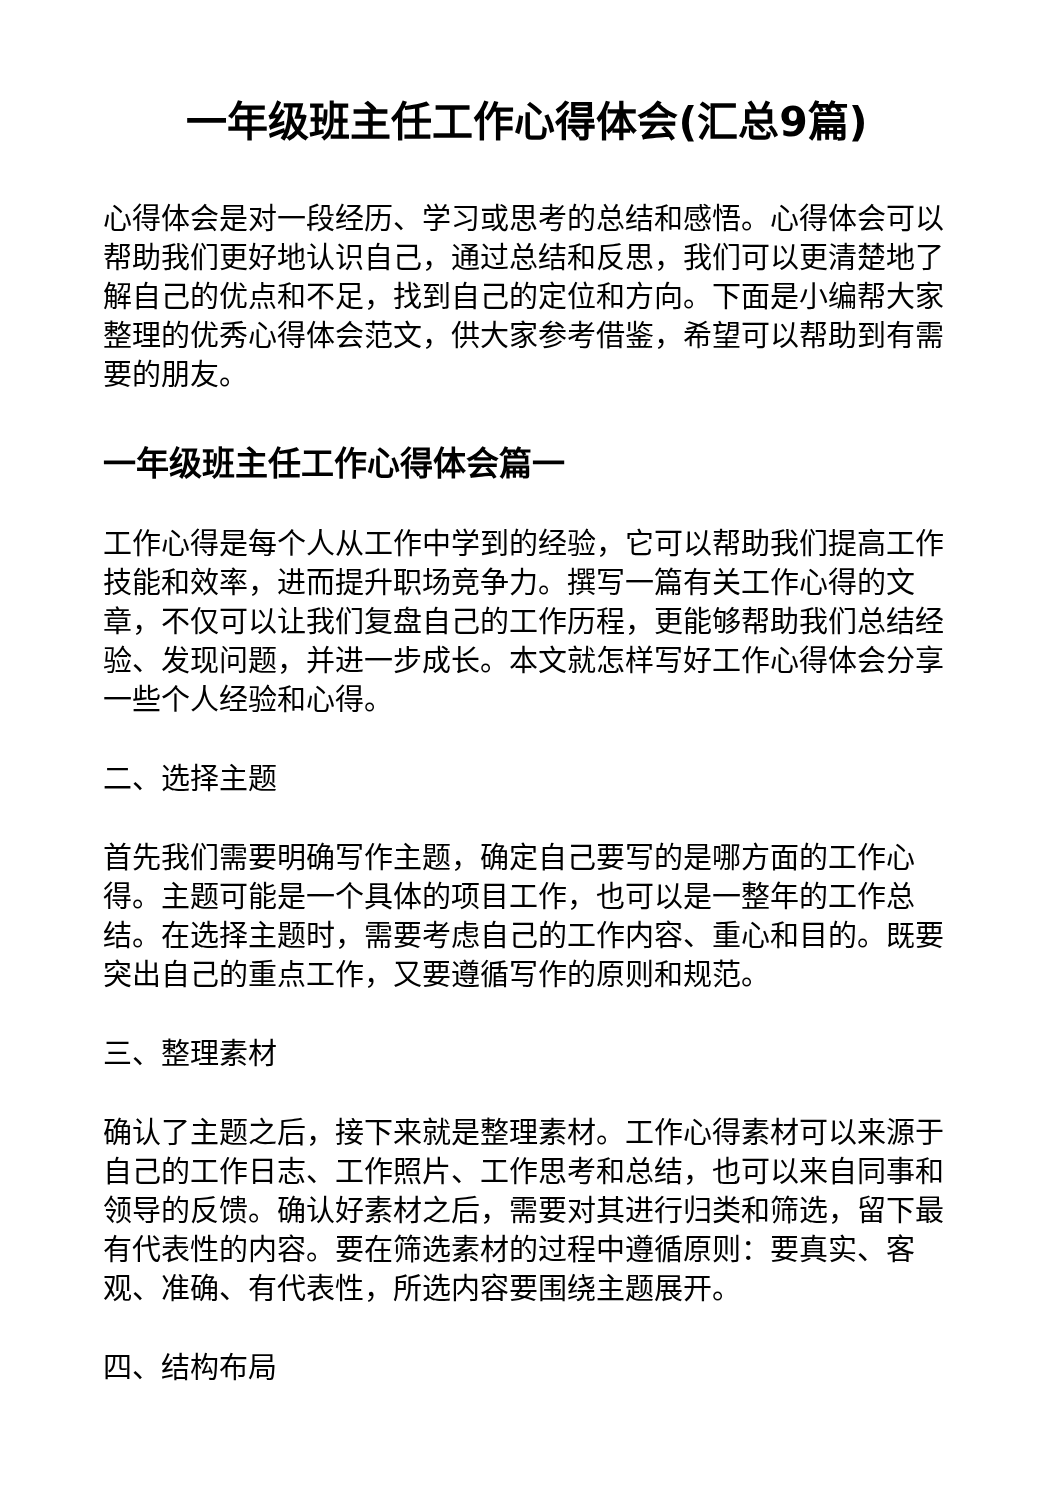一年级班主任工作心得体会(汇总9篇)
心得体会是对一段经历、学习或思考的总结和感悟。心得体会可以帮助我们更好地认识自己，通过总结和反思，我们可以更清楚地了解自己的优点和不足，找到自己的定位和方向。下面是小编帮大家整理的优秀心得体会范文，供大家参考借鉴，希望可以帮助到有需要的朋友。
一年级班主任工作心得体会篇一
工作心得是每个人从工作中学到的经验，它可以帮助我们提高工作技能和效率，进而提升职场竞争力。撰写一篇有关工作心得的文章，不仅可以让我们复盘自己的工作历程，更能够帮助我们总结经验、发现问题，并进一步成长。本文就怎样写好工作心得体会分享一些个人经验和心得。
二、选择主题
首先我们需要明确写作主题，确定自己要写的是哪方面的工作心得。主题可能是一个具体的项目工作，也可以是一整年的工作总结。在选择主题时，需要考虑自己的工作内容、重心和目的。既要突出自己的重点工作，又要遵循写作的原则和规范。
三、整理素材
确认了主题之后，接下来就是整理素材。工作心得素材可以来源于自己的工作日志、工作照片、工作思考和总结，也可以来自同事和领导的反馈。确认好素材之后，需要对其进行归类和筛选，留下最有代表性的内容。要在筛选素材的过程中遵循原则：要真实、客观、准确、有代表性，所选内容要围绕主题展开。
四、结构布局